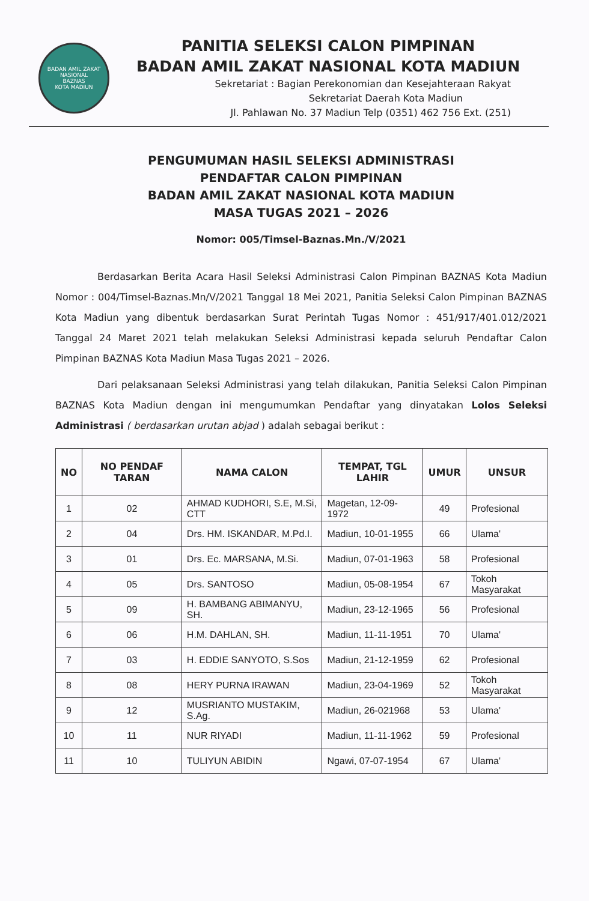BADAN AMIL ZAKAT NASIONAL
BAZNAS
KOTA MADIUN
PANITIA SELEKSI CALON PIMPINAN
BADAN AMIL ZAKAT NASIONAL KOTA MADIUN
Sekretariat : Bagian Perekonomian dan Kesejahteraan Rakyat
Sekretariat Daerah Kota Madiun
Jl. Pahlawan No. 37 Madiun Telp (0351) 462 756 Ext. (251)
PENGUMUMAN HASIL SELEKSI ADMINISTRASI
PENDAFTAR CALON PIMPINAN
BADAN AMIL ZAKAT NASIONAL KOTA MADIUN
MASA TUGAS 2021 – 2026
Nomor: 005/Timsel-Baznas.Mn./V/2021
Berdasarkan Berita Acara Hasil Seleksi Administrasi Calon Pimpinan BAZNAS Kota Madiun Nomor : 004/Timsel-Baznas.Mn/V/2021 Tanggal 18 Mei 2021, Panitia Seleksi Calon Pimpinan BAZNAS Kota Madiun yang dibentuk berdasarkan Surat Perintah Tugas Nomor : 451/917/401.012/2021 Tanggal 24 Maret 2021 telah melakukan Seleksi Administrasi kepada seluruh Pendaftar Calon Pimpinan BAZNAS Kota Madiun Masa Tugas 2021 – 2026.
Dari pelaksanaan Seleksi Administrasi yang telah dilakukan, Panitia Seleksi Calon Pimpinan BAZNAS Kota Madiun dengan ini mengumumkan Pendaftar yang dinyatakan Lolos Seleksi Administrasi ( berdasarkan urutan abjad ) adalah sebagai berikut :
| NO | NO PENDAF TARAN | NAMA CALON | TEMPAT, TGL LAHIR | UMUR | UNSUR |
| --- | --- | --- | --- | --- | --- |
| 1 | 02 | AHMAD KUDHORI, S.E, M.Si, CTT | Magetan, 12-09-1972 | 49 | Profesional |
| 2 | 04 | Drs. HM. ISKANDAR, M.Pd.I. | Madiun, 10-01-1955 | 66 | Ulama' |
| 3 | 01 | Drs. Ec. MARSANA, M.Si. | Madiun, 07-01-1963 | 58 | Profesional |
| 4 | 05 | Drs. SANTOSO | Madiun, 05-08-1954 | 67 | Tokoh Masyarakat |
| 5 | 09 | H. BAMBANG ABIMANYU, SH. | Madiun, 23-12-1965 | 56 | Profesional |
| 6 | 06 | H.M. DAHLAN, SH. | Madiun, 11-11-1951 | 70 | Ulama' |
| 7 | 03 | H. EDDIE SANYOTO, S.Sos | Madiun, 21-12-1959 | 62 | Profesional |
| 8 | 08 | HERY PURNA IRAWAN | Madiun, 23-04-1969 | 52 | Tokoh Masyarakat |
| 9 | 12 | MUSRIANTO MUSTAKIM, S.Ag. | Madiun, 26-021968 | 53 | Ulama' |
| 10 | 11 | NUR RIYADI | Madiun, 11-11-1962 | 59 | Profesional |
| 11 | 10 | TULIYUN ABIDIN | Ngawi, 07-07-1954 | 67 | Ulama' |